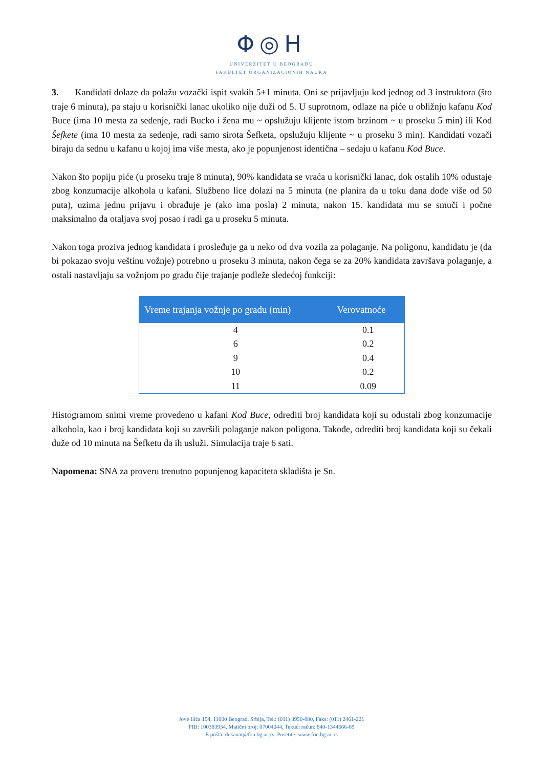Φ◎H
UNIVERZITET U BEOGRADU
FAKULTET ORGANIZACIONIH NAUKA
3. Kandidati dolaze da polažu vozački ispit svakih 5±1 minuta. Oni se prijavljuju kod jednog od 3 instruktora (što traje 6 minuta), pa staju u korisnički lanac ukoliko nije duži od 5. U suprotnom, odlaze na piće u obližnju kafanu Kod Buce (ima 10 mesta za sedenje, radi Bucko i žena mu ~ opslužuju klijente istom brzinom ~ u proseku 5 min) ili Kod Šefkete (ima 10 mesta za sedenje, radi samo sirota Šefketa, opslužuju klijente ~ u proseku 3 min). Kandidati vozači biraju da sednu u kafanu u kojoj ima više mesta, ako je popunjenost identična – sedaju u kafanu Kod Buce.
Nakon što popiju piće (u proseku traje 8 minuta), 90% kandidata se vraća u korisnički lanac, dok ostalih 10% odustaje zbog konzumacije alkohola u kafani. Službeno lice dolazi na 5 minuta (ne planira da u toku dana dođe više od 50 puta), uzima jednu prijavu i obrađuje je (ako ima posla) 2 minuta, nakon 15. kandidata mu se smuči i počne maksimalno da otaljava svoj posao i radi ga u proseku 5 minuta.
Nakon toga proziva jednog kandidata i prosleđuje ga u neko od dva vozila za polaganje. Na poligonu, kandidatu je (da bi pokazao svoju veštinu vožnje) potrebno u proseku 3 minuta, nakon čega se za 20% kandidata završava polaganje, a ostali nastavljaju sa vožnjom po gradu čije trajanje podleže sledećoj funkciji:
| Vreme trajanja vožnje po gradu (min) | Verovatnoće |
| --- | --- |
| 4 | 0.1 |
| 6 | 0.2 |
| 9 | 0.4 |
| 10 | 0.2 |
| 11 | 0.09 |
Histogramom snimi vreme provedeno u kafani Kod Buce, odrediti broj kandidata koji su odustali zbog konzumacije alkohola, kao i broj kandidata koji su završili polaganje nakon poligona. Takođe, odrediti broj kandidata koji su čekali duže od 10 minuta na Šefketu da ih usluži. Simulacija traje 6 sati.
Napomena: SNA za proveru trenutno popunjenog kapaciteta skladišta je Sn.
Jove Ilića 154, 11000 Beograd, Srbija, Tel.: (011) 3950-800, Faks: (011) 2461-221
PIB: 100383934, Matični broj: 07004044, Tekući račun: 840-1344666-69
E pošta: dekanat@fon.bg.ac.rs; Posetite: www.fon.bg.ac.rs